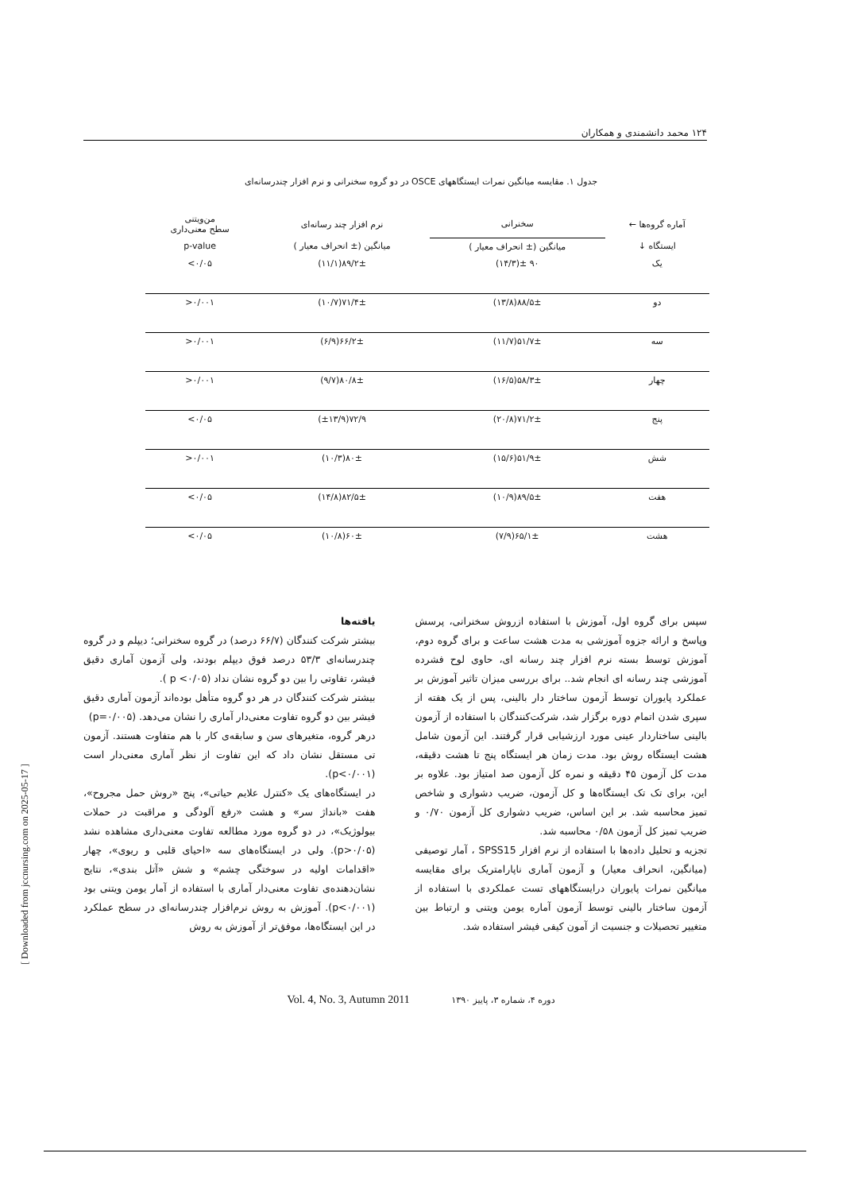۱۲۴ محمد دانشمندی و همکاران
جدول ۱. مقایسه میانگین نمرات ایستگاههای OSCE در دو گروه سخنرانی و نرم افزار چندرسانه‌ای
| آماره گروه‌ها ← | سخنرانی | نرم افزار چند رسانه‌ای | من‌ویتنی سطح معنی‌داری |
| --- | --- | --- | --- |
| ایستگاه ↓ | میانگین (± انحراف معیار ) | میانگین (± انحراف معیار ) | p-value |
| یک | ۹۰ ±(۱۴/۳) | ۸۹/۲±(۱۱/۱) | ۰/۰۵> |
| دو | ۸۸/۵±(۱۳/۸) | ۷۱/۴±(۱۰/۷) | ۰/۰۰۱< |
| سه | ۵۱/۷±(۱۱/۷) | ۶۶/۲±(۶/۹) | ۰/۰۰۱< |
| چهار | ۵۸/۳±(۱۶/۵) | ۸۰/۸±(۹/۷) | ۰/۰۰۱< |
| پنج | ۷۱/۲±(۲۰/۸) | ۷۲/۹(±۱۳/۹) | ۰/۰۵> |
| شش | ۵۱/۹±(۱۵/۶) | ۸۰±(۱۰/۳) | ۰/۰۰۱< |
| هفت | ۸۹/۵±(۱۰/۹) | ۸۲/۵±(۱۴/۸) | ۰/۰۵> |
| هشت | ۶۵/۱±(۷/۹) | ۶۰±(۱۰/۸) | ۰/۰۵> |
سپس برای گروه اول، آموزش با استفاده ازروش سخنرانی، پرسش وپاسخ و ارائه جزوه آموزشی به مدت هشت ساعت و برای گروه دوم، آموزش توسط بسته نرم افزار چند رسانه ای، حاوی لوح فشرده آموزشی چند رسانه ای انجام شد.. برای بررسی میزان تاثیر آموزش بر عملکرد پایوران توسط آزمون ساختار دار بالینی، پس از یک هفته از سپری شدن اتمام دوره برگزار شد، شرکت‌کنندگان با استفاده از آزمون بالینی ساختاردار عینی مورد ارزشیابی قرار گرفتند. این آزمون شامل هشت ایستگاه روش بود. مدت زمان هر ایستگاه پنج تا هشت دقیقه، مدت کل آزمون ۴۵ دقیقه و نمره کل آزمون صد امتیاز بود. علاوه بر این، برای تک تک ایستگاه‌ها و کل آزمون، ضریب دشواری و شاخص تمیز محاسبه شد. بر این اساس، ضریب دشواری کل آزمون ۰/۷۰ و ضریب تمیز کل آزمون ۰/۵۸ محاسبه شد.
تجزیه و تحلیل داده‌ها با استفاده از نرم افزار SPSS15 ، آمار توصیفی (میانگین، انحراف معیار) و آزمون آماری ناپارامتریک برای مقایسه میانگین نمرات پایوران درایستگاههای تست عملکردی با استفاده از آزمون ساختار بالینی توسط آزمون آماره یومن ویتنی و ارتباط بین متغییر تحصیلات و جنسیت از آمون کیفی فیشر استفاده شد.
یافته‌ها
بیشتر شرکت کنندگان (۶۶/۷ درصد) در گروه سخنرانی؛ دیپلم و در گروه چندرسانه‌ای ۵۳/۳ درصد فوق دیپلم بودند، ولی آزمون آماری دقیق فیشر، تفاوتی را بین دو گروه نشان نداد (p <۰/۰۵ ).
بیشتر شرکت کنندگان در هر دو گروه متأهل بوده‌اند آزمون آماری دقیق فیشر بین دو گروه تفاوت معنی‌دار آماری را نشان می‌دهد. (p=۰/۰۰۵)
درهر گروه، متغیرهای سن و سابقه‌ی کار با هم متفاوت هستند. آزمون تی مستقل نشان داد که این تفاوت از نظر آماری معنی‌دار است (p<۰/۰۰۱).
در ایستگاه‌های یک «کنترل علایم حیاتی»، پنج «روش حمل مجروح»، هفت «بانداژ سر» و هشت «رفع آلودگی و مراقبت در حملات بیولوژیک»، در دو گروه مورد مطالعه تفاوت معنی‌داری مشاهده نشد (p>۰/۰۵). ولی در ایستگاه‌های سه «احیای قلبی و ریوی»، چهار «اقدامات اولیه در سوختگی چشم» و شش «آتل بندی»، نتایج نشان‌دهنده‌ی تفاوت معنی‌دار آماری با استفاده از آمار یومن ویتنی بود (p<۰/۰۰۱). آموزش به روش نرم‌افزار چندرسانه‌ای در سطح عملکرد در این ایستگاه‌ها، موفق‌تر از آموزش به روش
Vol. 4, No. 3, Autumn 2011 دوره ۴، شماره ۳، پاییز ۱۳۹۰
[ Downloaded from jccnursing.com on 2025-05-17 ]